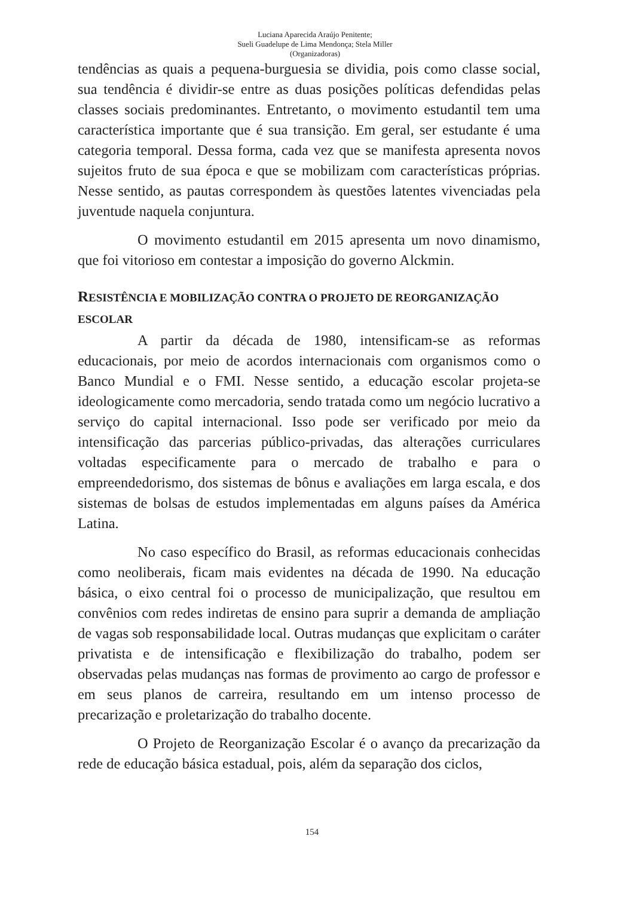Luciana Aparecida Araújo Penitente;
Sueli Guadelupe de Lima Mendonça; Stela Miller
(Organizadoras)
tendências as quais a pequena-burguesia se dividia, pois como classe social, sua tendência é dividir-se entre as duas posições políticas defendidas pelas classes sociais predominantes. Entretanto, o movimento estudantil tem uma característica importante que é sua transição. Em geral, ser estudante é uma categoria temporal. Dessa forma, cada vez que se manifesta apresenta novos sujeitos fruto de sua época e que se mobilizam com características próprias. Nesse sentido, as pautas correspondem às questões latentes vivenciadas pela juventude naquela conjuntura.
O movimento estudantil em 2015 apresenta um novo dinamismo, que foi vitorioso em contestar a imposição do governo Alckmin.
RESISTÊNCIA E MOBILIZAÇÃO CONTRA O PROJETO DE REORGANIZAÇÃO ESCOLAR
A partir da década de 1980, intensificam-se as reformas educacionais, por meio de acordos internacionais com organismos como o Banco Mundial e o FMI. Nesse sentido, a educação escolar projeta-se ideologicamente como mercadoria, sendo tratada como um negócio lucrativo a serviço do capital internacional. Isso pode ser verificado por meio da intensificação das parcerias público-privadas, das alterações curriculares voltadas especificamente para o mercado de trabalho e para o empreendedorismo, dos sistemas de bônus e avaliações em larga escala, e dos sistemas de bolsas de estudos implementadas em alguns países da América Latina.
No caso específico do Brasil, as reformas educacionais conhecidas como neoliberais, ficam mais evidentes na década de 1990. Na educação básica, o eixo central foi o processo de municipalização, que resultou em convênios com redes indiretas de ensino para suprir a demanda de ampliação de vagas sob responsabilidade local. Outras mudanças que explicitam o caráter privatista e de intensificação e flexibilização do trabalho, podem ser observadas pelas mudanças nas formas de provimento ao cargo de professor e em seus planos de carreira, resultando em um intenso processo de precarização e proletarização do trabalho docente.
O Projeto de Reorganização Escolar é o avanço da precarização da rede de educação básica estadual, pois, além da separação dos ciclos,
154